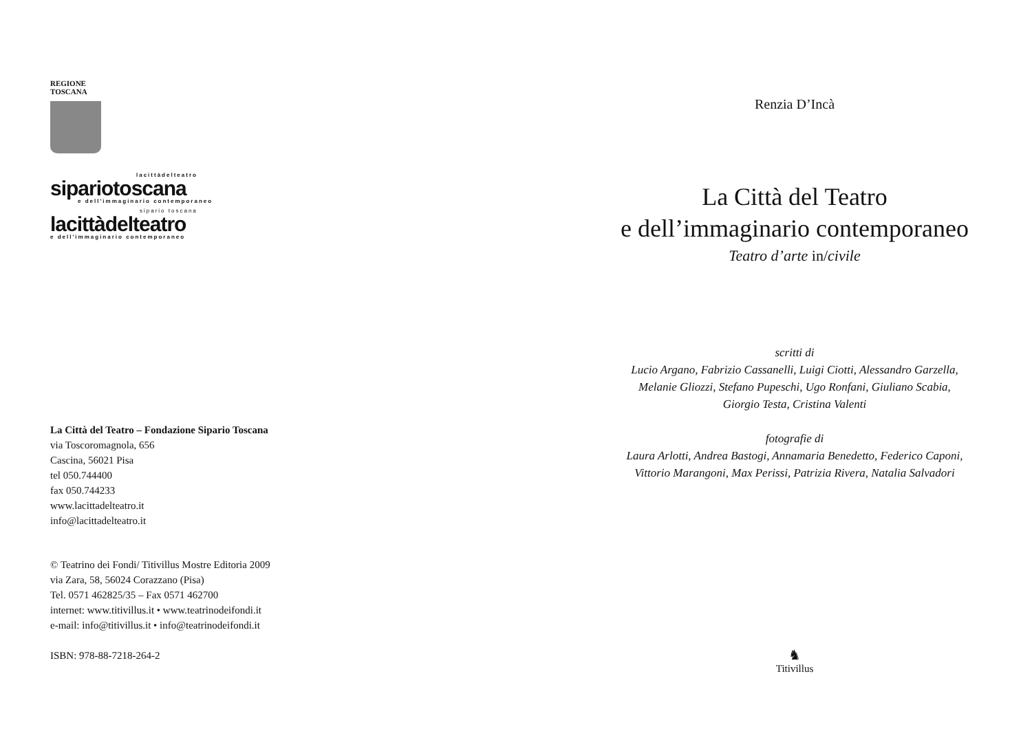REGIONE
TOSCANA
lacittàdelteatro
sipariotoscana
e dell'immaginario contemporaneo
sipario toscana
lacittàdelteatro
e dell'immaginario contemporaneo
La Città del Teatro – Fondazione Sipario Toscana
via Toscoromagnola, 656
Cascina, 56021 Pisa
tel 050.744400
fax 050.744233
www.lacittadelteatro.it
info@lacittadelteatro.it
© Teatrino dei Fondi/ Titivillus Mostre Editoria 2009
via Zara, 58, 56024 Corazzano (Pisa)
Tel. 0571 462825/35 – Fax 0571 462700
internet: www.titivillus.it • www.teatrinodeifondi.it
e-mail: info@titivillus.it • info@teatrinodeifondi.it
ISBN: 978-88-7218-264-2
Renzia D’Incà
La Città del Teatro
e dell’immaginario contemporaneo
Teatro d’arte in/civile
scritti di
Lucio Argano, Fabrizio Cassanelli, Luigi Ciotti, Alessandro Garzella,
Melanie Gliozzi, Stefano Pupeschi, Ugo Ronfani, Giuliano Scabia,
Giorgio Testa, Cristina Valenti
fotografie di
Laura Arlotti, Andrea Bastogi, Annamaria Benedetto, Federico Caponi,
Vittorio Marangoni, Max Perissi, Patrizia Rivera, Natalia Salvadori
♞
Titivillus